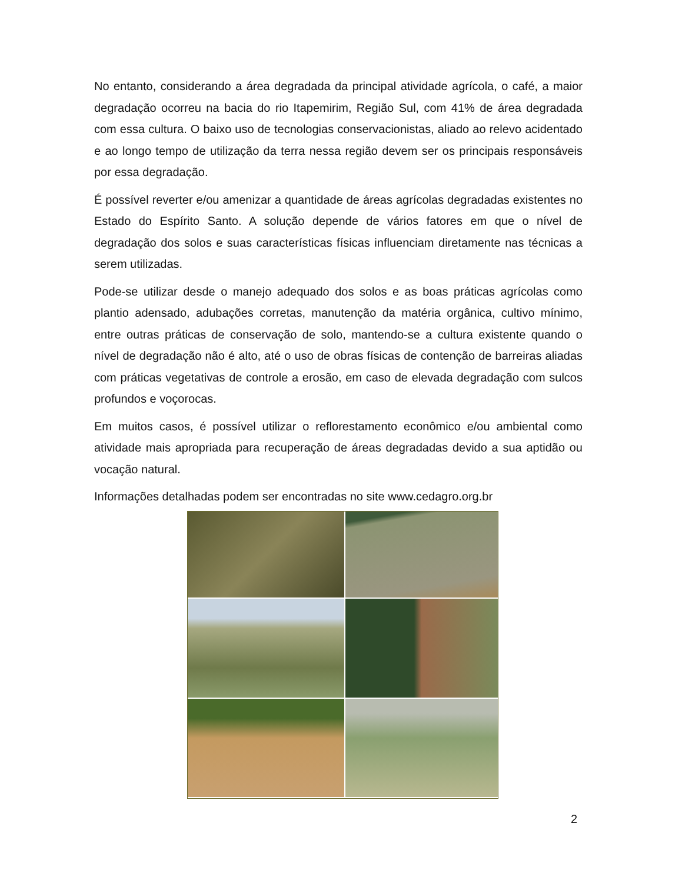No entanto, considerando a área degradada da principal atividade agrícola, o café, a maior degradação ocorreu na bacia do rio Itapemirim, Região Sul, com 41% de área degradada com essa cultura. O baixo uso de tecnologias conservacionistas, aliado ao relevo acidentado e ao longo tempo de utilização da terra nessa região devem ser os principais responsáveis por essa degradação.
É possível reverter e/ou amenizar a quantidade de áreas agrícolas degradadas existentes no Estado do Espírito Santo. A solução depende de vários fatores em que o nível de degradação dos solos e suas características físicas influenciam diretamente nas técnicas a serem utilizadas.
Pode-se utilizar desde o manejo adequado dos solos e as boas práticas agrícolas como plantio adensado, adubações corretas, manutenção da matéria orgânica, cultivo mínimo, entre outras práticas de conservação de solo, mantendo-se a cultura existente quando o nível de degradação não é alto, até o uso de obras físicas de contenção de barreiras aliadas com práticas vegetativas de controle a erosão, em caso de elevada degradação com sulcos profundos e voçorocas.
Em muitos casos, é possível utilizar o reflorestamento econômico e/ou ambiental como atividade mais apropriada para recuperação de áreas degradadas devido a sua aptidão ou vocação natural.
Informações detalhadas podem ser encontradas no site www.cedagro.org.br
2